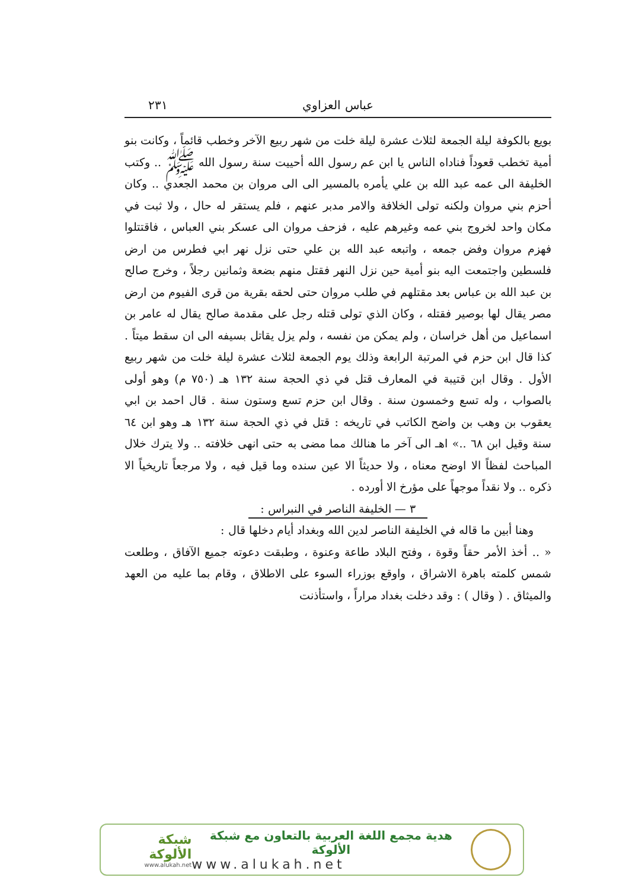عباس العزاوي ٢٣١
بويع بالكوفة ليلة الجمعة لثلاث عشرة ليلة خلت من شهر ربيع الآخر وخطب قائماً ، وكانت بنو أمية تخطب قعوداً فناداه الناس يا ابن عم رسول الله أحييت سنة رسول الله ﷺ .. وكتب الخليفة الى عمه عبد الله بن علي يأمره بالمسير الى الى مروان بن محمد الجعدي .. وكان أحزم بني مروان ولكنه تولى الخلافة والامر مدبر عنهم ، فلم يستقر له حال ، ولا ثبت في مكان واحد لخروج بني عمه وغيرهم عليه ، فزحف مروان الى عسكر بني العباس ، فاقتتلوا فهزم مروان وفض جمعه ، واتبعه عبد الله بن علي حتى نزل نهر ابي فطرس من ارض فلسطين واجتمعت اليه بنو أمية حين نزل النهر فقتل منهم بضعة وثمانين رجلاً ، وخرج صالح بن عبد الله بن عباس بعد مقتلهم في طلب مروان حتى لحقه بقرية من قرى الفيوم من ارض مصر يقال لها بوصير فقتله ، وكان الذي تولى قتله رجل على مقدمة صالح يقال له عامر بن اسماعيل من أهل خراسان ، ولم يمكن من نفسه ، ولم يزل يقاتل بسيفه الى ان سقط ميتاً . كذا قال ابن حزم في المرتبة الرابعة وذلك يوم الجمعة لثلاث عشرة ليلة خلت من شهر ربيع الأول . وقال ابن قتيبة في المعارف قتل في ذي الحجة سنة ١٣٢ هـ (٧٥٠ م) وهو أولى بالصواب ، وله تسع وخمسون سنة . وقال ابن حزم تسع وستون سنة . قال احمد بن ابي يعقوب بن وهب بن واضح الكاتب في تاريخه : قتل في ذي الحجة سنة ١٣٢ هـ وهو ابن ٦٤ سنة وقيل ابن ٦٨ ..» اهـ الى آخر ما هنالك مما مضى به حتى انهى خلافته .. ولا يترك خلال المباحث لفظاً الا اوضح معناه ، ولا حديثاً الا عين سنده وما قيل فيه ، ولا مرجعاً تاريخياً الا ذكره .. ولا نقداً موجهاً على مؤرخ الا أورده .
٣ — الخليفة الناصر في النبراس :
وهنا أبين ما قاله في الخليفة الناصر لدين الله وبغداد أيام دخلها قال :
« .. أخذ الأمر حقاً وقوة ، وفتح البلاد طاعة وعنوة ، وطبقت دعوته جميع الآفاق ، وطلعت شمس كلمته باهرة الاشراق ، واوقع بوزراء السوء على الاطلاق ، وقام بما عليه من العهد والميثاق . ( وقال ) : وقد دخلت بغداد مراراً ، واستأذنت
هدية مجمع اللغة العربية بالتعاون مع شبكة الألوكة
www.alukah.net
شبكة الألوكة
www.alukah.net